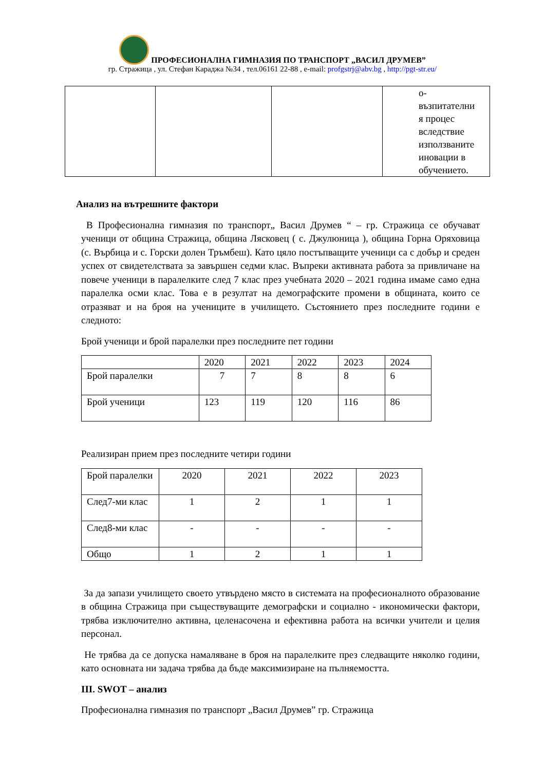ПРОФЕСИОНАЛНА ГИМНАЗИЯ ПО ТРАНСПОРТ „ВАСИЛ ДРУМЕВ”
гр. Стражица , ул. Стефан Караджа №34 , тел.06161 22-88 , e-mail: profgstrj@abv.bg , http://pgt-str.eu/
| | | | о- възпитателни я процес вследствие използваните иновации в обучението. |
Анализ на вътрешните фактори
В Професионална гимназия по транспорт„ Васил Друмев “ – гр. Стражица се обучават ученици от община Стражица, община Лясковец ( с. Джулюница ), община Горна Оряховица (с. Върбица и с. Горски долен Тръмбеш). Като цяло постъпващите ученици са с добър и среден успех от свидетелствата за завършен седми клас. Въпреки активната работа за привличане на повече ученици в паралелките след 7 клас през учебната 2020 – 2021 година имаме само една паралелка осми клас. Това е в резултат на демографските промени в общината, които се отразяват и на броя на учениците в училището. Състоянието през последните години е следното:
Брой ученици и брой паралелки през последните пет години
| | 2020 | 2021 | 2022 | 2023 | 2024 |
| Брой паралелки | 7 | 7 | 8 | 8 | 6 |
| Брой ученици | 123 | 119 | 120 | 116 | 86 |
Реализиран прием през последните четири години
| Брой паралелки | 2020 | 2021 | 2022 | 2023 |
| След7-ми клас | 1 | 2 | 1 | 1 |
| След8-ми клас | - | - | - | - |
| Общо | 1 | 2 | 1 | 1 |
За да запази училището своето утвърдено място в системата на професионалното образование в община Стражица при съществуващите демографски и социално - икономически фактори, трябва изключително активна, целенасочена и ефективна работа на всички учители и целия персонал.
Не трябва да се допуска намаляване в броя на паралелките през следващите няколко години, като основната ни задача трябва да бъде максимизиране на пълняемостта.
III. SWOT – анализ
Професионална гимназия по транспорт „Васил Друмев” гр. Стражица